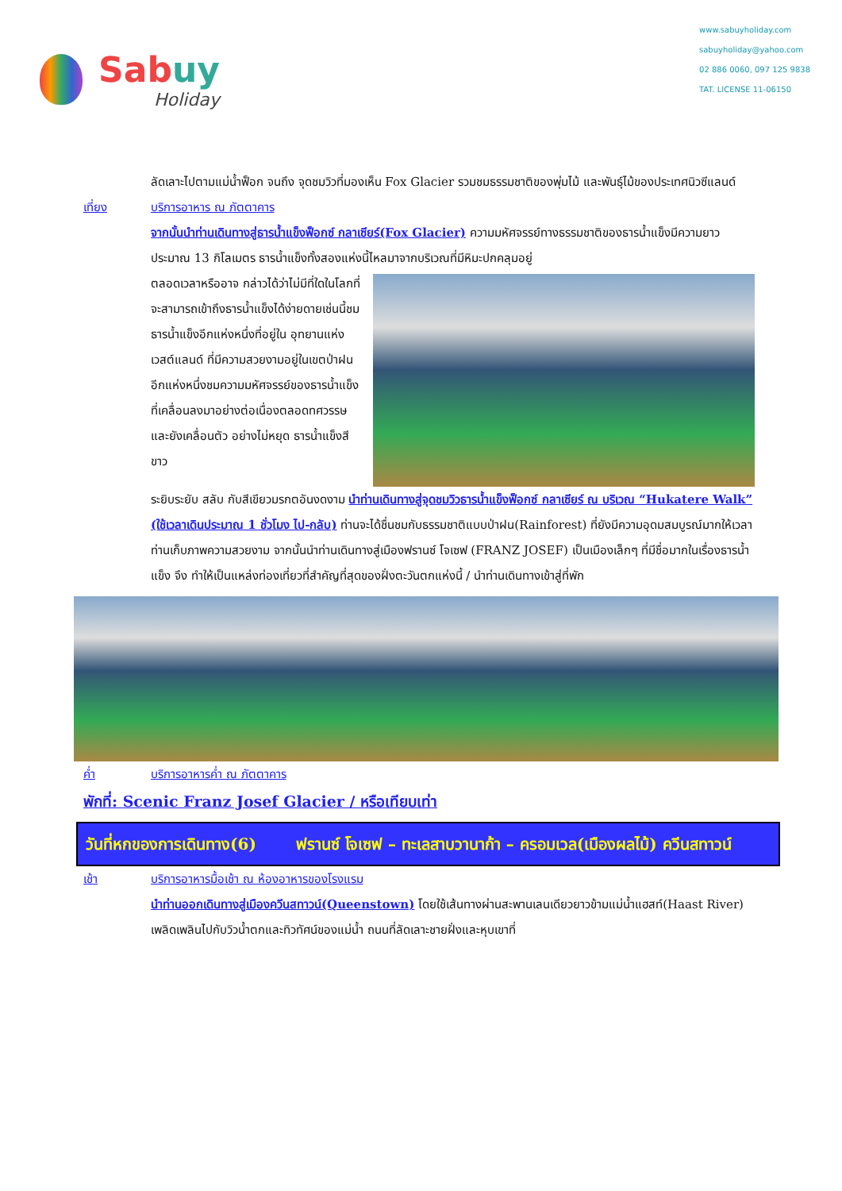Sabuy
Holiday
www.sabuyholiday.com
sabuyholiday@yahoo.com
02 886 0060, 097 125 9838
TAT. LICENSE 11-06150
ลัดเลาะไปตามแม่น้ำฟ็อก จนถึง จุดชมวิวที่มองเห็น Fox Glacier รวมชมธรรมชาติของพุ่มไม้ และพันธุ์ไม้ของประเทศนิวซีแลนด์
เที่ยง บริการอาหาร ณ ภัตตาคาร
จากนั้นนำท่านเดินทางสู่ธารน้ำแข็งฟ็อกซ์ กลาเซียร์(Fox Glacier) ความมหัศจรรย์ทางธรรมชาติของธารน้ำแข็งมีความยาว ประมาณ 13 กิโลเมตร ธารน้ำแข็งทั้งสองแห่งนี้ไหลมาจากบริเวณที่มีหิมะปกคลุมอยู่
ตลอดเวลาหรืออาจ กล่าวได้ว่าไม่มีที่ใดในโลกที่จะสามารถเข้าถึงธารน้ำแข็งได้ง่ายดายเช่นนี้ชมธารน้ำแข็งอีกแห่งหนึ่งที่อยู่ใน อุทยานแห่งเวสต์แลนด์ ที่มีความสวยงามอยู่ในเขตป่าฝนอีกแห่งหนึ่งชมความมหัศจรรย์ของธารน้ำแข็งที่เคลื่อนลงมาอย่างต่อเนื่องตลอดทศวรรษและยังเคลื่อนตัว อย่างไม่หยุด ธารน้ำแข็งสีขาว
ระยิบระยับ สลับ กับสีเขียวมรกตอันงดงาม นำท่านเดินทางสู่จุดชมวิวธารน้ำแข็งฟ็อกซ์ กลาเซียร์ ณ บริเวณ “Hukatere Walk” (ใช้เวลาเดินประมาณ 1 ชั่วโมง ไป-กลับ) ท่านจะได้ชื่นชมกับธรรมชาติแบบป่าฝน(Rainforest) ที่ยังมีความอุดมสมบูรณ์มากให้เวลาท่านเก็บภาพความสวยงาม จากนั้นนำท่านเดินทางสู่เมืองฟรานซ์ โจเซฟ (FRANZ JOSEF) เป็นเมืองเล็กๆ ที่มีชื่อมากในเรื่องธารน้ำแข็ง จึง ทำให้เป็นแหล่งท่องเที่ยวที่สำคัญที่สุดของฝั่งตะวันตกแห่งนี้ / นำท่านเดินทางเข้าสู่ที่พัก
ค่ำ บริการอาหารค่ำ ณ ภัตตาคาร
พักที่: Scenic Franz Josef Glacier / หรือเทียบเท่า
วันที่หกของการเดินทาง(6)
ฟรานซ์ โจเซฟ – ทะเลสาบวานาก้า – ครอมเวล(เมืองผลไม้) ควีนสทาวน์
เช้า บริการอาหารมื้อเช้า ณ ห้องอาหารของโรงแรม
นำท่านออกเดินทางสู่เมืองควีนสทาวน์(Queenstown) โดยใช้เส้นทางผ่านสะพานเลนเดียวยาวข้ามแม่น้ำแฮสท์(Haast River) เพลิดเพลินไปกับวิวน้ำตกและทิวทัศน์ของแม่น้ำ ถนนที่ลัดเลาะชายฝั่งและหุบเขาที่